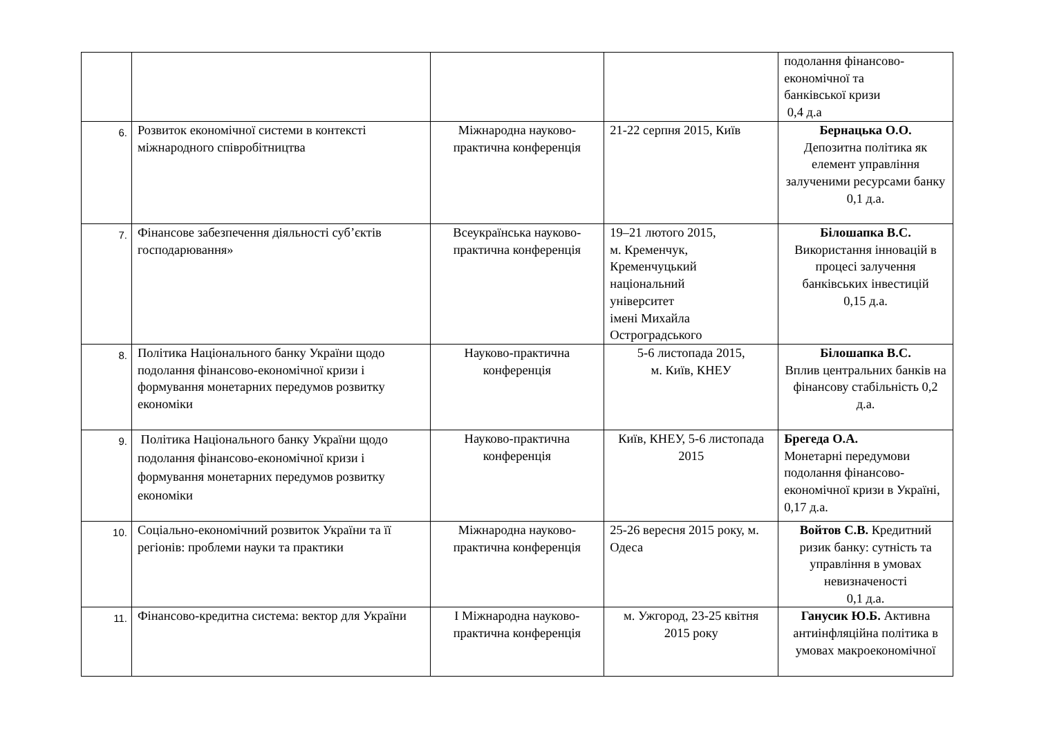| | | | | подолання фінансово- економічної та банківської кризи 0,4 д.а |
| 6. | Розвиток економічної системи в контексті міжнародного співробітництва | Міжнародна науково-практична конференція | 21-22 серпня 2015, Київ | Бернацька О.О. Депозитна політика як елемент управління залученими ресурсами банку 0,1 д.а. |
| 7. | Фінансове забезпечення діяльності суб’єктів господарювання» | Всеукраїнська науково-практична конференція | 19–21 лютого 2015, м. Кременчук, Кременчуцький національний університет імені Михайла Остроградського | Білошапка В.С. Використання інновацій в процесі залучення банківських інвестицій 0,15 д.а. |
| 8. | Політика Національного банку України щодо подолання фінансово-економічної кризи і формування монетарних передумов розвитку економіки | Науково-практична конференція | 5-6 листопада 2015, м. Київ, КНЕУ | Білошапка В.С. Вплив центральних банків на фінансову стабільність 0,2 д.а. |
| 9. | Політика Національного банку України щодо подолання фінансово-економічної кризи і формування монетарних передумов розвитку економіки | Науково-практична конференція | Київ, КНЕУ, 5-6 листопада 2015 | Брегеда О.А. Монетарні передумови подолання фінансово-економічної кризи в Україні, 0,17 д.а. |
| 10. | Соціально-економічний розвиток України та її регіонів: проблеми науки та практики | Міжнародна науково-практична конференція | 25-26 вересня 2015 року, м. Одеса | Войтов С.В. Кредитний ризик банку: сутність та управління в умовах невизначеності 0,1 д.а. |
| 11. | Фінансово-кредитна система: вектор для України | І Міжнародна науково-практична конференція | м. Ужгород, 23-25 квітня 2015 року | Ганусик Ю.Б. Активна антиінфляційна політика в умовах макроекономічної |